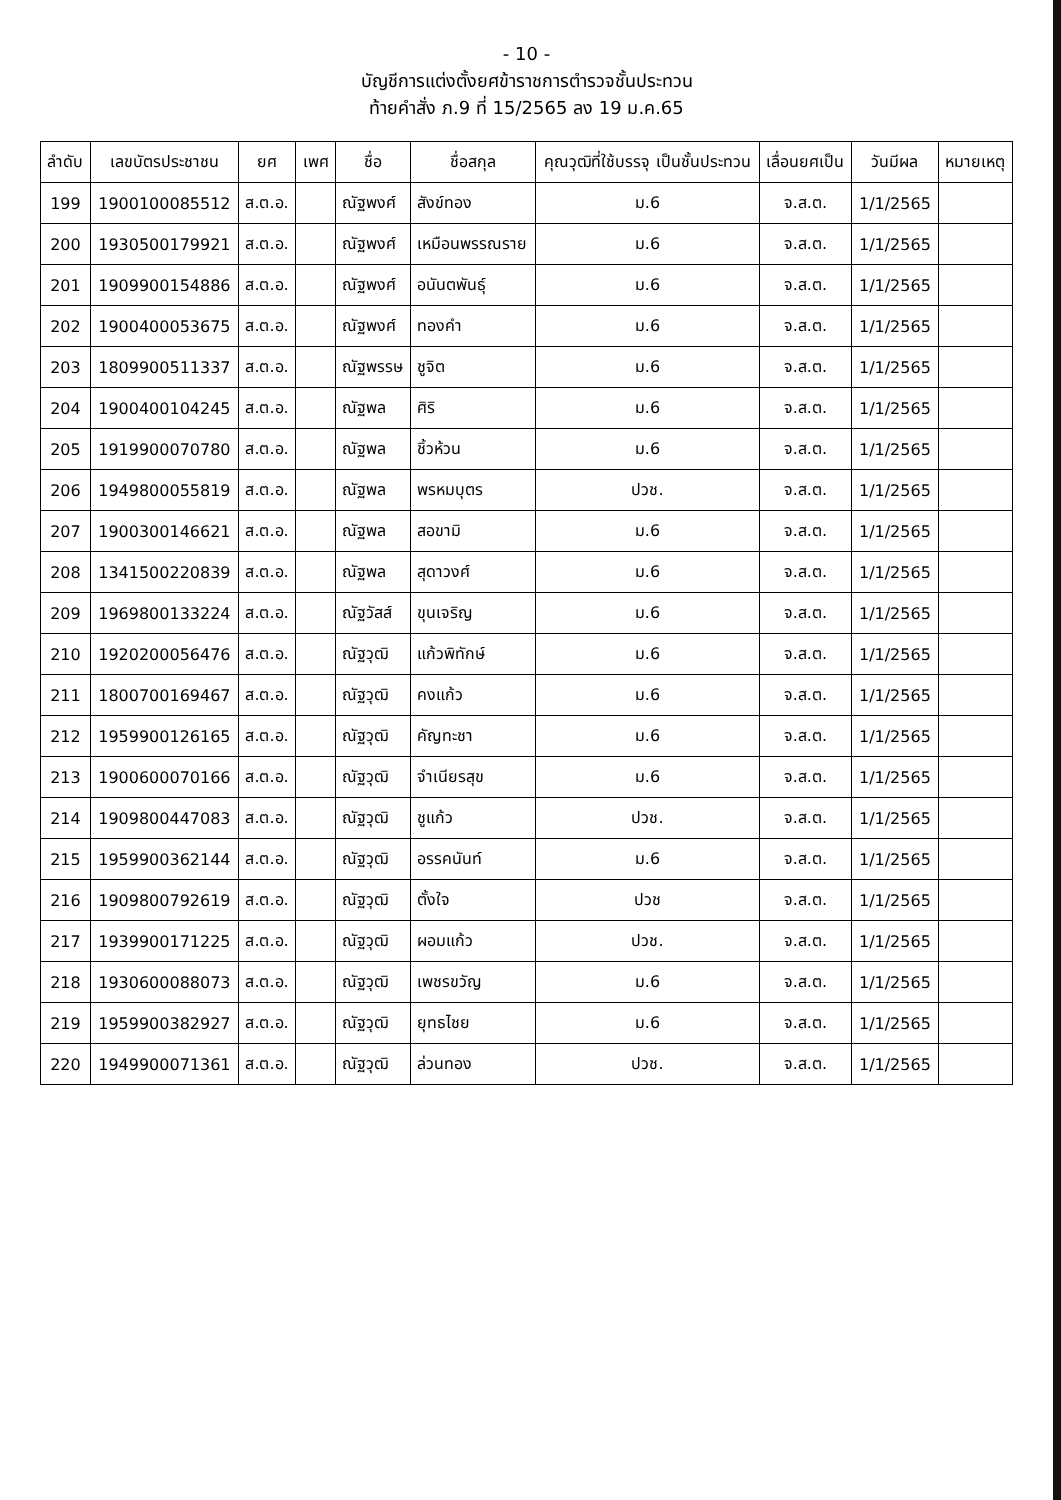- 10 -
บัญชีการแต่งตั้งยศข้าราชการตำรวจชั้นประทวน
ท้ายคำสั่ง ภ.9 ที่ 15/2565 ลง 19 ม.ค.65
| ลำดับ | เลขบัตรประชาชน | ยศ | เพศ | ชื่อ | ชื่อสกุล | คุณวุฒิที่ใช้บรรจุ เป็นชั้นประทวน | เลื่อนยศเป็น | วันมีผล | หมายเหตุ |
| --- | --- | --- | --- | --- | --- | --- | --- | --- | --- |
| 199 | 1900100085512 | ส.ต.อ. | | ณัฐพงศ์ | สังข์ทอง | ม.6 | จ.ส.ต. | 1/1/2565 | |
| 200 | 1930500179921 | ส.ต.อ. | | ณัฐพงศ์ | เหมือนพรรณราย | ม.6 | จ.ส.ต. | 1/1/2565 | |
| 201 | 1909900154886 | ส.ต.อ. | | ณัฐพงศ์ | อนันตพันธุ์ | ม.6 | จ.ส.ต. | 1/1/2565 | |
| 202 | 1900400053675 | ส.ต.อ. | | ณัฐพงศ์ | ทองคำ | ม.6 | จ.ส.ต. | 1/1/2565 | |
| 203 | 1809900511337 | ส.ต.อ. | | ณัฐพรรษ | ชูจิต | ม.6 | จ.ส.ต. | 1/1/2565 | |
| 204 | 1900400104245 | ส.ต.อ. | | ณัฐพล | ศิริ | ม.6 | จ.ส.ต. | 1/1/2565 | |
| 205 | 1919900070780 | ส.ต.อ. | | ณัฐพล | ชิ้วห้วน | ม.6 | จ.ส.ต. | 1/1/2565 | |
| 206 | 1949800055819 | ส.ต.อ. | | ณัฐพล | พรหมบุตร | ปวช. | จ.ส.ต. | 1/1/2565 | |
| 207 | 1900300146621 | ส.ต.อ. | | ณัฐพล | สอขามิ | ม.6 | จ.ส.ต. | 1/1/2565 | |
| 208 | 1341500220839 | ส.ต.อ. | | ณัฐพล | สุดาวงศ์ | ม.6 | จ.ส.ต. | 1/1/2565 | |
| 209 | 1969800133224 | ส.ต.อ. | | ณัฐวัสส์ | ขุนเจริญ | ม.6 | จ.ส.ต. | 1/1/2565 | |
| 210 | 1920200056476 | ส.ต.อ. | | ณัฐวุฒิ | แก้วพิทักษ์ | ม.6 | จ.ส.ต. | 1/1/2565 | |
| 211 | 1800700169467 | ส.ต.อ. | | ณัฐวุฒิ | คงแก้ว | ม.6 | จ.ส.ต. | 1/1/2565 | |
| 212 | 1959900126165 | ส.ต.อ. | | ณัฐวุฒิ | คัญทะชา | ม.6 | จ.ส.ต. | 1/1/2565 | |
| 213 | 1900600070166 | ส.ต.อ. | | ณัฐวุฒิ | จำเนียรสุข | ม.6 | จ.ส.ต. | 1/1/2565 | |
| 214 | 1909800447083 | ส.ต.อ. | | ณัฐวุฒิ | ชูแก้ว | ปวช. | จ.ส.ต. | 1/1/2565 | |
| 215 | 1959900362144 | ส.ต.อ. | | ณัฐวุฒิ | อรรคนันท์ | ม.6 | จ.ส.ต. | 1/1/2565 | |
| 216 | 1909800792619 | ส.ต.อ. | | ณัฐวุฒิ | ตั้งใจ | ปวช | จ.ส.ต. | 1/1/2565 | |
| 217 | 1939900171225 | ส.ต.อ. | | ณัฐวุฒิ | ผอมแก้ว | ปวช. | จ.ส.ต. | 1/1/2565 | |
| 218 | 1930600088073 | ส.ต.อ. | | ณัฐวุฒิ | เพชรขวัญ | ม.6 | จ.ส.ต. | 1/1/2565 | |
| 219 | 1959900382927 | ส.ต.อ. | | ณัฐวุฒิ | ยุทธไชย | ม.6 | จ.ส.ต. | 1/1/2565 | |
| 220 | 1949900071361 | ส.ต.อ. | | ณัฐวุฒิ | ล่วนทอง | ปวช. | จ.ส.ต. | 1/1/2565 | |